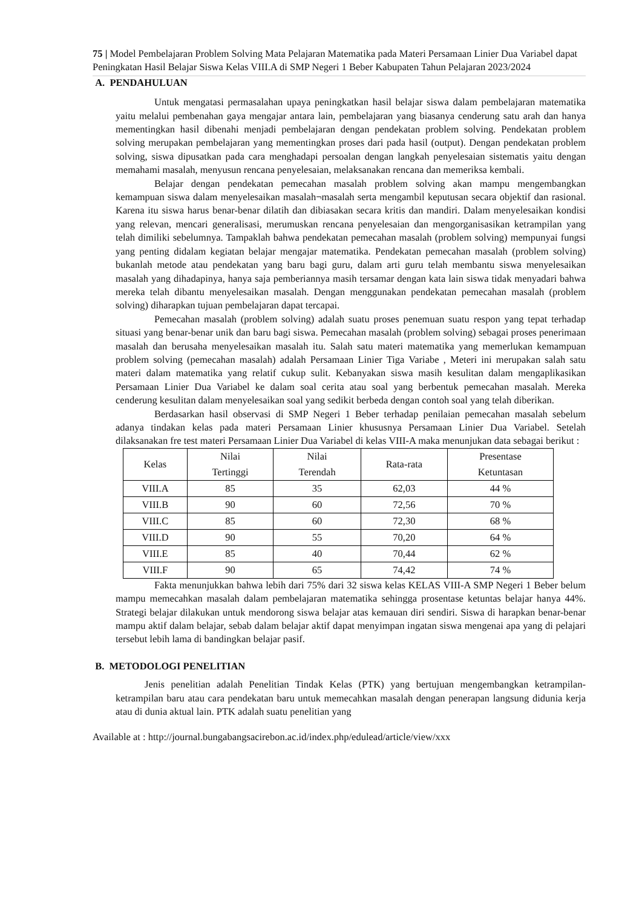75 | Model Pembelajaran Problem Solving Mata Pelajaran Matematika pada Materi Persamaan Linier Dua Variabel dapat Peningkatan Hasil Belajar Siswa Kelas VIII.A di SMP Negeri 1 Beber Kabupaten Tahun Pelajaran 2023/2024
A. PENDAHULUAN
Untuk mengatasi permasalahan upaya peningkatkan hasil belajar siswa dalam pembelajaran matematika yaitu melalui pembenahan gaya mengajar antara lain, pembelajaran yang biasanya cenderung satu arah dan hanya mementingkan hasil dibenahi menjadi pembelajaran dengan pendekatan problem solving. Pendekatan problem solving merupakan pembelajaran yang mementingkan proses dari pada hasil (output). Dengan pendekatan problem solving, siswa dipusatkan pada cara menghadapi persoalan dengan langkah penyelesaian sistematis yaitu dengan memahami masalah, menyusun rencana penyelesaian, melaksanakan rencana dan memeriksa kembali.
Belajar dengan pendekatan pemecahan masalah problem solving akan mampu mengembangkan kemampuan siswa dalam menyelesaikan masalah¬masalah serta mengambil keputusan secara objektif dan rasional. Karena itu siswa harus benar-benar dilatih dan dibiasakan secara kritis dan mandiri. Dalam menyelesaikan kondisi yang relevan, mencari generalisasi, merumuskan rencana penyelesaian dan mengorganisasikan ketrampilan yang telah dimiliki sebelumnya. Tampaklah bahwa pendekatan pemecahan masalah (problem solving) mempunyai fungsi yang penting didalam kegiatan belajar mengajar matematika. Pendekatan pemecahan masalah (problem solving) bukanlah metode atau pendekatan yang baru bagi guru, dalam arti guru telah membantu siswa menyelesaikan masalah yang dihadapinya, hanya saja pemberiannya masih tersamar dengan kata lain siswa tidak menyadari bahwa mereka telah dibantu menyelesaikan masalah. Dengan menggunakan pendekatan pemecahan masalah (problem solving) diharapkan tujuan pembelajaran dapat tercapai.
Pemecahan masalah (problem solving) adalah suatu proses penemuan suatu respon yang tepat terhadap situasi yang benar-benar unik dan baru bagi siswa. Pemecahan masalah (problem solving) sebagai proses penerimaan masalah dan berusaha menyelesaikan masalah itu. Salah satu materi matematika yang memerlukan kemampuan problem solving (pemecahan masalah) adalah Persamaan Linier Tiga Variabe , Meteri ini merupakan salah satu materi dalam matematika yang relatif cukup sulit. Kebanyakan siswa masih kesulitan dalam mengaplikasikan Persamaan Linier Dua Variabel ke dalam soal cerita atau soal yang berbentuk pemecahan masalah. Mereka cenderung kesulitan dalam menyelesaikan soal yang sedikit berbeda dengan contoh soal yang telah diberikan.
Berdasarkan hasil observasi di SMP Negeri 1 Beber terhadap penilaian pemecahan masalah sebelum adanya tindakan kelas pada materi Persamaan Linier khususnya Persamaan Linier Dua Variabel. Setelah dilaksanakan fre test materi Persamaan Linier Dua Variabel di kelas VIII-A maka menunjukan data sebagai berikut :
| Kelas | Nilai Tertinggi | Nilai Terendah | Rata-rata | Presentase Ketuntasan |
| --- | --- | --- | --- | --- |
| VIII.A | 85 | 35 | 62,03 | 44 % |
| VIII.B | 90 | 60 | 72,56 | 70 % |
| VIII.C | 85 | 60 | 72,30 | 68 % |
| VIII.D | 90 | 55 | 70,20 | 64 % |
| VIII.E | 85 | 40 | 70,44 | 62 % |
| VIII.F | 90 | 65 | 74,42 | 74 % |
Fakta menunjukkan bahwa lebih dari 75% dari 32 siswa kelas KELAS VIII-A SMP Negeri 1 Beber belum mampu memecahkan masalah dalam pembelajaran matematika sehingga prosentase ketuntas belajar hanya 44%. Strategi belajar dilakukan untuk mendorong siswa belajar atas kemauan diri sendiri. Siswa di harapkan benar-benar mampu aktif dalam belajar, sebab dalam belajar aktif dapat menyimpan ingatan siswa mengenai apa yang di pelajari tersebut lebih lama di bandingkan belajar pasif.
B. METODOLOGI PENELITIAN
Jenis penelitian adalah Penelitian Tindak Kelas (PTK) yang bertujuan mengembangkan ketrampilan-ketrampilan baru atau cara pendekatan baru untuk memecahkan masalah dengan penerapan langsung didunia kerja atau di dunia aktual lain. PTK adalah suatu penelitian yang
Available at : http://journal.bungabangsacirebon.ac.id/index.php/edulead/article/view/xxx